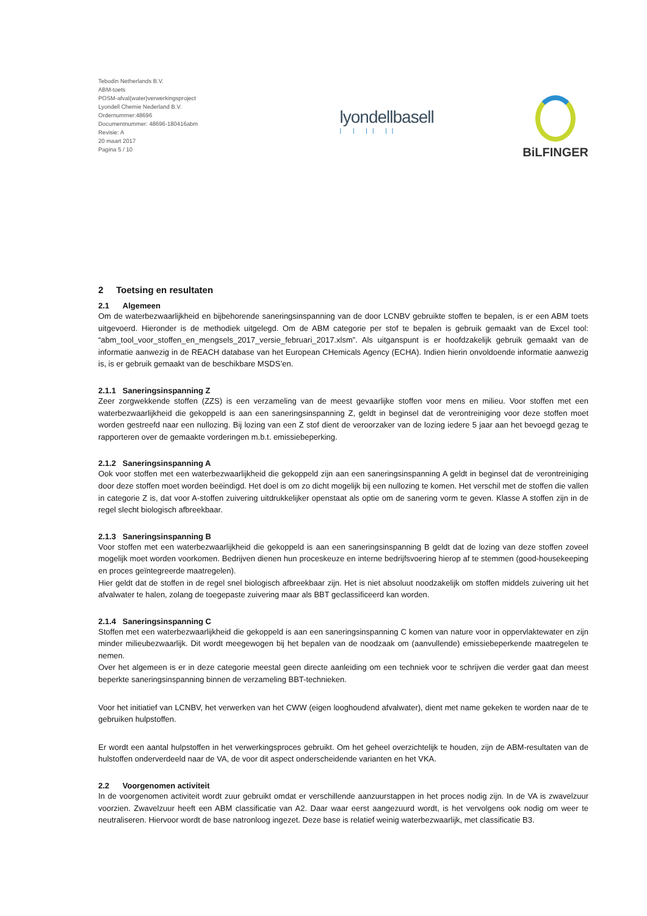Tebodin Netherlands B.V.
ABM-toets
POSM-afval(water)verwerkingsproject
Lyondell Chemie Nederland B.V.
Ordernummer:48696
Documentnummer: 48696-180416abm
Revisie: A
20 maart 2017
Pagina 5 / 10
lyondellbasell
| | || ||
BiLFINGER
2 Toetsing en resultaten
2.1 Algemeen
Om de waterbezwaarlijkheid en bijbehorende saneringsinspanning van de door LCNBV gebruikte stoffen te bepalen, is er een ABM toets uitgevoerd. Hieronder is de methodiek uitgelegd. Om de ABM categorie per stof te bepalen is gebruik gemaakt van de Excel tool: “abm_tool_voor_stoffen_en_mengsels_2017_versie_februari_2017.xlsm”. Als uitganspunt is er hoofdzakelijk gebruik gemaakt van de informatie aanwezig in de REACH database van het European CHemicals Agency (ECHA). Indien hierin onvoldoende informatie aanwezig is, is er gebruik gemaakt van de beschikbare MSDS’en.
2.1.1 Saneringsinspanning Z
Zeer zorgwekkende stoffen (ZZS) is een verzameling van de meest gevaarlijke stoffen voor mens en milieu. Voor stoffen met een waterbezwaarlijkheid die gekoppeld is aan een saneringsinspanning Z, geldt in beginsel dat de verontreiniging voor deze stoffen moet worden gestreefd naar een nullozing. Bij lozing van een Z stof dient de veroorzaker van de lozing iedere 5 jaar aan het bevoegd gezag te rapporteren over de gemaakte vorderingen m.b.t. emissiebeperking.
2.1.2 Saneringsinspanning A
Ook voor stoffen met een waterbezwaarlijkheid die gekoppeld zijn aan een saneringsinspanning A geldt in beginsel dat de verontreiniging door deze stoffen moet worden beëindigd. Het doel is om zo dicht mogelijk bij een nullozing te komen. Het verschil met de stoffen die vallen in categorie Z is, dat voor A-stoffen zuivering uitdrukkelijker openstaat als optie om de sanering vorm te geven. Klasse A stoffen zijn in de regel slecht biologisch afbreekbaar.
2.1.3 Saneringsinspanning B
Voor stoffen met een waterbezwaarlijkheid die gekoppeld is aan een saneringsinspanning B geldt dat de lozing van deze stoffen zoveel mogelijk moet worden voorkomen. Bedrijven dienen hun proceskeuze en interne bedrijfsvoering hierop af te stemmen (good-housekeeping en proces geïntegreerde maatregelen).
Hier geldt dat de stoffen in de regel snel biologisch afbreekbaar zijn. Het is niet absoluut noodzakelijk om stoffen middels zuivering uit het afvalwater te halen, zolang de toegepaste zuivering maar als BBT geclassificeerd kan worden.
2.1.4 Saneringsinspanning C
Stoffen met een waterbezwaarlijkheid die gekoppeld is aan een saneringsinspanning C komen van nature voor in oppervlaktewater en zijn minder milieubezwaarlijk. Dit wordt meegewogen bij het bepalen van de noodzaak om (aanvullende) emissiebeperkende maatregelen te nemen.
Over het algemeen is er in deze categorie meestal geen directe aanleiding om een techniek voor te schrijven die verder gaat dan meest beperkte saneringsinspanning binnen de verzameling BBT-technieken.
Voor het initiatief van LCNBV, het verwerken van het CWW (eigen looghoudend afvalwater), dient met name gekeken te worden naar de te gebruiken hulpstoffen.
Er wordt een aantal hulpstoffen in het verwerkingsproces gebruikt. Om het geheel overzichtelijk te houden, zijn de ABM-resultaten van de hulstoffen onderverdeeld naar de VA, de voor dit aspect onderscheidende varianten en het VKA.
2.2 Voorgenomen activiteit
In de voorgenomen activiteit wordt zuur gebruikt omdat er verschillende aanzuurstappen in het proces nodig zijn. In de VA is zwavelzuur voorzien. Zwavelzuur heeft een ABM classificatie van A2. Daar waar eerst aangezuurd wordt, is het vervolgens ook nodig om weer te neutraliseren. Hiervoor wordt de base natronloog ingezet. Deze base is relatief weinig waterbezwaarlijk, met classificatie B3.